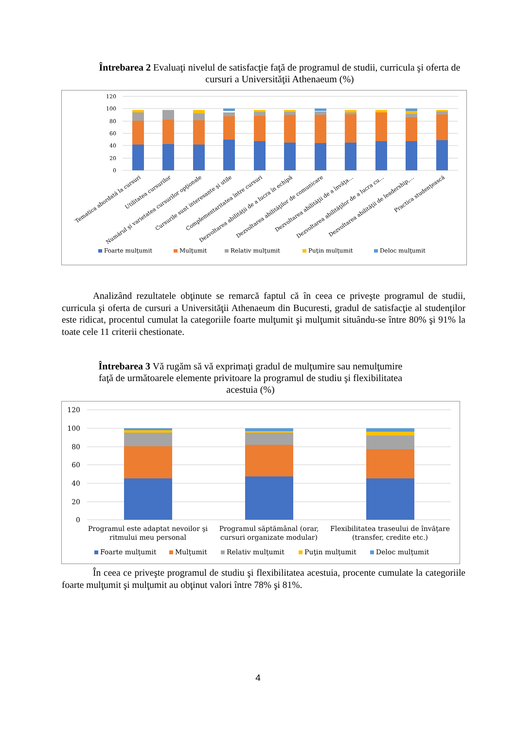Întrebarea 2 Evaluaţi nivelul de satisfacţie faţă de programul de studii, curricula şi oferta de cursuri a Universităţii Athenaeum (%)
120
100
80
60
40
20
0
Tematica abordată la cursuri
Utilitatea cursurilor
Numărul şi varietatea cursurilor opţionale
Cursurile sunt interesante şi utile
Complementaritatea între cursuri
Dezvoltarea abilităţii de a lucra în echipă
Dezvoltarea abilităţilor de comunicare
Dezvoltarea abilităţii de a învăţa…
Dezvoltarea abilităţilor de a lucra cu…
Dezvoltarea abilităţii de leadership,…
Practica studenţească
Foarte mulţumit
Mulţumit
Relativ mulţumit
Puţin mulţumit
Deloc mulţumit
Analizând rezultatele obţinute se remarcă faptul că în ceea ce priveşte programul de studii, curricula şi oferta de cursuri a Universităţii Athenaeum din Bucuresti, gradul de satisfacţie al studenţilor este ridicat, procentul cumulat la categoriile foarte mulţumit şi mulţumit situându-se între 80% şi 91% la toate cele 11 criterii chestionate.
Întrebarea 3 Vă rugăm să vă exprimaţi gradul de mulţumire sau nemulţumire faţă de următoarele elemente privitoare la programul de studiu şi flexibilitatea acestuia (%)
120
100
80
60
40
20
0
Programul este adaptat nevoilor şi
ritmului meu personal
Programul săptămânal (orar,
cursuri organizate modular)
Flexibilitatea traseului de învăţare
(transfer, credite etc.)
Foarte mulţumit
Mulţumit
Relativ mulţumit
Puţin mulţumit
Deloc mulţumit
În ceea ce priveşte programul de studiu şi flexibilitatea acestuia, procente cumulate la categoriile foarte mulţumit şi mulţumit au obţinut valori între 78% şi 81%.
4